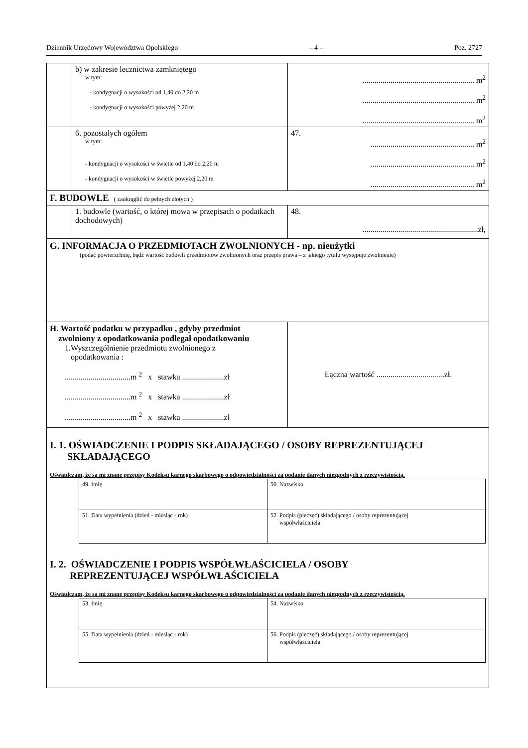Dziennik Urzędowy Województwa Opolskiego – 4 – Poz. 2727
| | b) w zakresie lecznictwa zamkniętego w tym: - kondygnacji o wysokości od 1,40 do 2,20 m - kondygnacji o wysokości powyżej 2,20 m | ........................................................ m<sup>2</sup> ........................................................ m<sup>2</sup> ........................................................ m<sup>2</sup> |
| | 6. pozostałych ogółem w tym: - kondygnacji o wysokości w świetle od 1,40 do 2,20 m - kondygnacji o wysokości w świetle powyżej 2,20 m | 47. .................................................... m<sup>2</sup> .................................................... m<sup>2</sup> .................................................... m<sup>2</sup> |
| F. BUDOWLE ( zaokrąglić do pełnych złotych ) | | |
| | 1. budowle (wartość, o której mowa w przepisach o podatkach dochodowych) | 48. ..........................................................zł, |
| G. INFORMACJA O PRZEDMIOTACH ZWOLNIONYCH - np. nieużytki (podać powierzchnię, bądź wartość budowli przedmiotów zwolnionych oraz przepis prawa – z jakiego tytułu występuje zwolnienie) | | |
| H. Wartość podatku w przypadku , gdyby przedmiot zwolniony z opodatkowania podlegał opodatkowaniu 1.Wyszczególnienie przedmiotu zwolnionego z opodatkowania : .................................m <sup>2</sup> x stawka .....................zł .................................m <sup>2</sup> x stawka .....................zł .................................m <sup>2</sup> x stawka .....................zł | | Łączna wartość ..................................zł. |
| I. 1. OŚWIADCZENIE I PODPIS SKŁADAJĄCEGO / OSOBY REPREZENTUJĄCEJ SKŁADAJĄCEGO Oświadczam, że są mi znane przepisy Kodeksu karnego skarbowego o odpowiedzialności za podanie danych niezgodnych z rzeczywistością. / 49. Imię / 50. Nazwisko / / 51. Data wypełnienia (dzień - miesiąc - rok) / 52. Podpis (pieczęć) składającego / osoby reprezentującej współwłaściciela / I. 2. OŚWIADCZENIE I PODPIS WSPÓŁWŁAŚCICIELA / OSOBY REPREZENTUJĄCEJ WSPÓŁWŁAŚCICIELA Oświadczam, że są mi znane przepisy Kodeksu karnego skarbowego o odpowiedzialności za podanie danych niezgodnych z rzeczywistością. / 53. Imię / 54. Nazwisko / / 55. Data wypełnienia (dzień - miesiąc - rok) / 56. Podpis (pieczęć) składającego / osoby reprezentującej współwłaściciela / | | |